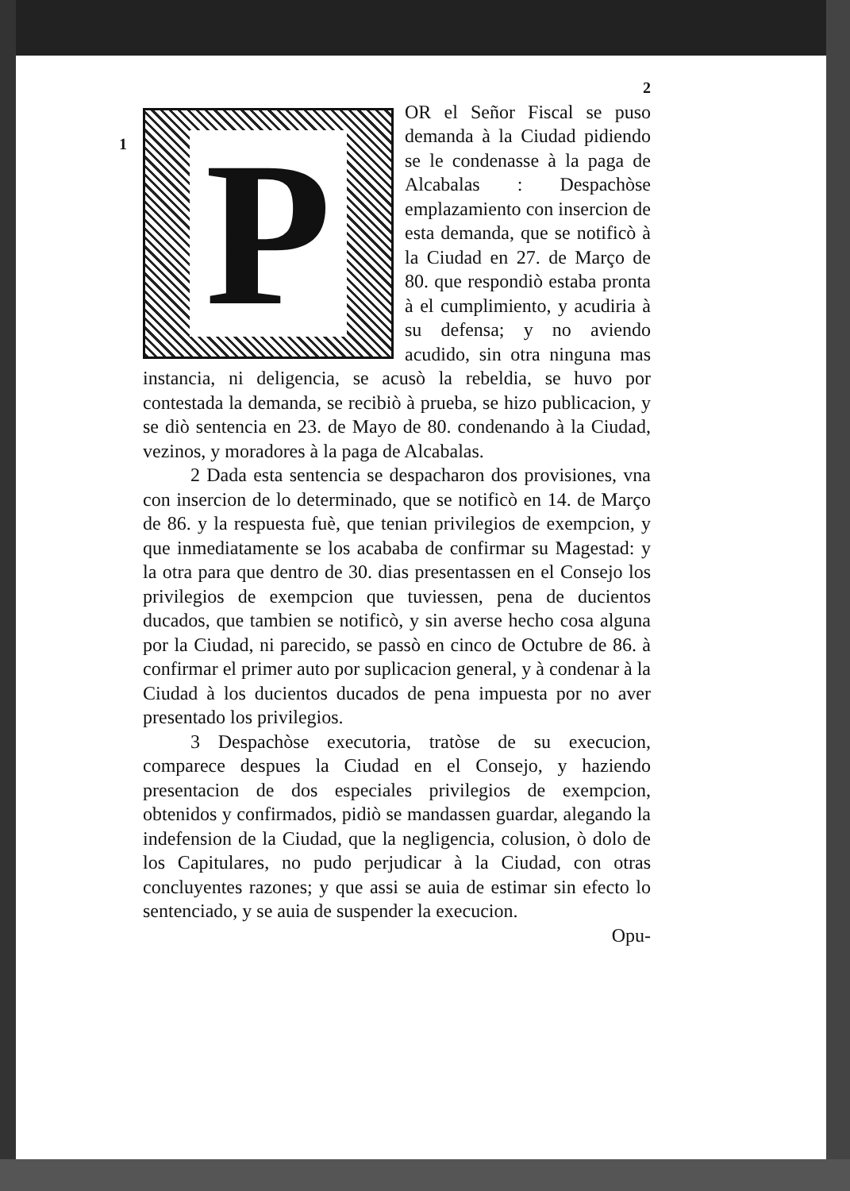1
2
P
OR el Señor Fiscal se puso demanda à la Ciudad pidiendo se le condenasse à la paga de Alcabalas : Despachòse emplazamiento con insercion de esta demanda, que se notificò à la Ciudad en 27. de Março de 80. que respondiò estaba pronta à el cumplimiento, y acudiria à su defensa; y no aviendo acudido, sin otra ninguna mas instancia, ni deligencia, se acusò la rebeldia, se huvo por contestada la demanda, se recibiò à prueba, se hizo publicacion, y se diò sentencia en 23. de Mayo de 80. condenando à la Ciudad, vezinos, y moradores à la paga de Alcabalas.
2 Dada esta sentencia se despacharon dos provisiones, vna con insercion de lo determinado, que se notificò en 14. de Março de 86. y la respuesta fuè, que tenian privilegios de exempcion, y que inmediatamente se los acababa de confirmar su Magestad: y la otra para que dentro de 30. dias presentassen en el Consejo los privilegios de exempcion que tuviessen, pena de ducientos ducados, que tambien se notificò, y sin averse hecho cosa alguna por la Ciudad, ni parecido, se passò en cinco de Octubre de 86. à confirmar el primer auto por suplicacion general, y à condenar à la Ciudad à los ducientos ducados de pena impuesta por no aver presentado los privilegios.
3 Despachòse executoria, tratòse de su execucion, comparece despues la Ciudad en el Consejo, y haziendo presentacion de dos especiales privilegios de exempcion, obtenidos y confirmados, pidiò se mandassen guardar, alegando la indefension de la Ciudad, que la negligencia, colusion, ò dolo de los Capitulares, no pudo perjudicar à la Ciudad, con otras concluyentes razones; y que assi se auia de estimar sin efecto lo sentenciado, y se auia de suspender la execucion.
Opu-